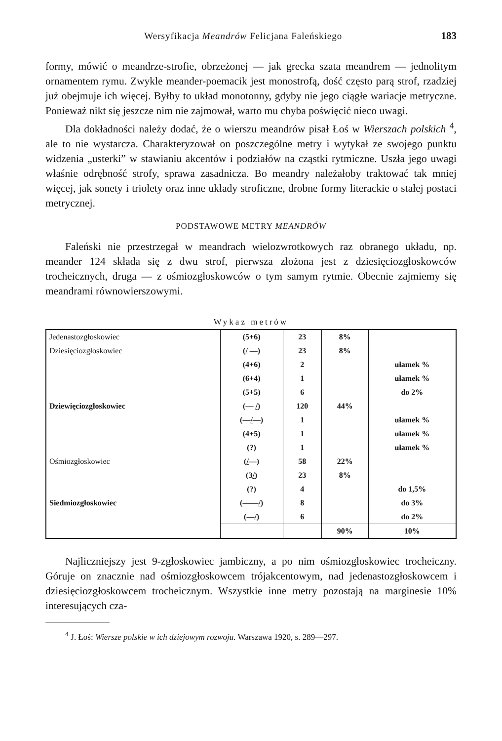Wersyfikacja Meandrów Felicjana Faleńskiego 183
formy, mówić o meandrze-strofie, obrzeżonej — jak grecka szata meandrem — jednolitym ornamentem rymu. Zwykle meander-poemacik jest monostrofą, dość często parą strof, rzadziej już obejmuje ich więcej. Byłby to układ monotonny, gdyby nie jego ciągłe wariacje metryczne. Ponieważ nikt się jeszcze nim nie zajmował, warto mu chyba poświęcić nieco uwagi.
Dla dokładności należy dodać, że o wierszu meandrów pisał Łoś w Wierszach polskich <sup>4</sup>, ale to nie wystarcza. Charakteryzował on poszczególne metry i wytykał ze swojego punktu widzenia „usterki” w stawianiu akcentów i podziałów na cząstki rytmiczne. Uszła jego uwagi właśnie odrębność strofy, sprawa zasadnicza. Bo meandry należałoby traktować tak mniej więcej, jak sonety i triolety oraz inne układy stroficzne, drobne formy literackie o stałej postaci metrycznej.
PODSTAWOWE METRY MEANDRÓW
Faleński nie przestrzegał w meandrach wielozwrotkowych raz obranego układu, np. meander 124 składa się z dwu strof, pierwsza złożona jest z dziesięciozgłoskowców trocheicznych, druga — z ośmiozgłoskowców o tym samym rytmie. Obecnie zajmiemy się meandrami równowierszowymi.
Wykaz metrów
| Jedenastozgłoskowiec | (5+6) | 23 | 8% | |
| Dziesięciozgłoskowiec | ( / —) | 23 | 8% | |
| | (4+6) | 2 | | ułamek % |
| | (6+4) | 1 | | ułamek % |
| | (5+5) | 6 | | do 2% |
| Dziewięciozgłoskowiec | (— / ) | 120 | 44% | |
| | (— / —) | 1 | | ułamek % |
| | (4+5) | 1 | | ułamek % |
| | (?) | 1 | | ułamek % |
| Ośmiozgłoskowiec | ( / —) | 58 | 22% | |
| | (3 / ) | 23 | 8% | |
| | (?) | 4 | | do 1,5% |
| Siedmiozgłoskowiec | (—— / ) | 8 | | do 3% |
| | (— / ) | 6 | | do 2% |
| | | | 90% | 10% |
Najliczniejszy jest 9-zgłoskowiec jambiczny, a po nim ośmiozgłoskowiec trocheiczny. Góruje on znacznie nad ośmiozgłoskowcem trójakcentowym, nad jedenastozgłoskowcem i dziesięciozgłoskowcem trocheicznym. Wszystkie inne metry pozostają na marginesie 10% interesujących cza-
<sup>4</sup> J. Łoś: Wiersze polskie w ich dziejowym rozwoju. Warszawa 1920, s. 289—297.